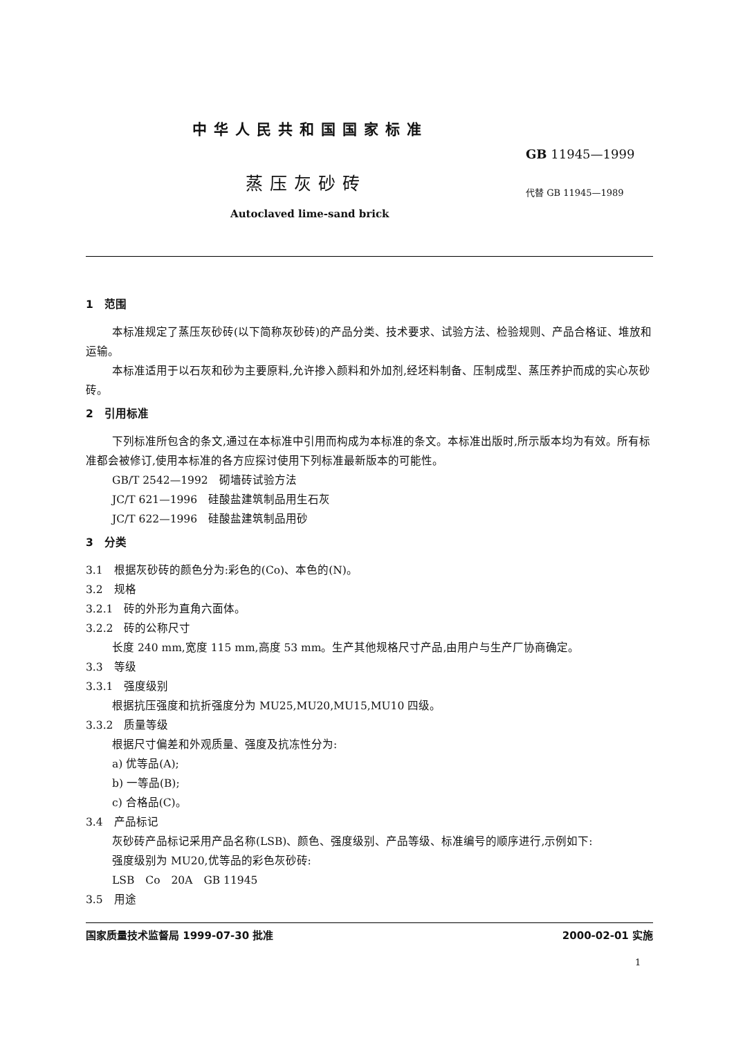中华人民共和国国家标准
GB 11945—1999
蒸压灰砂砖
代替 GB 11945—1989
Autoclaved lime-sand brick
1　范围
本标准规定了蒸压灰砂砖(以下简称灰砂砖)的产品分类、技术要求、试验方法、检验规则、产品合格证、堆放和运输。
本标准适用于以石灰和砂为主要原料,允许掺入颜料和外加剂,经坯料制备、压制成型、蒸压养护而成的实心灰砂砖。
2　引用标准
下列标准所包含的条文,通过在本标准中引用而构成为本标准的条文。本标准出版时,所示版本均为有效。所有标准都会被修订,使用本标准的各方应探讨使用下列标准最新版本的可能性。
GB/T 2542—1992　砌墙砖试验方法
JC/T 621—1996　硅酸盐建筑制品用生石灰
JC/T 622—1996　硅酸盐建筑制品用砂
3　分类
3.1　根据灰砂砖的颜色分为:彩色的(Co)、本色的(N)。
3.2　规格
3.2.1　砖的外形为直角六面体。
3.2.2　砖的公称尺寸
长度 240 mm,宽度 115 mm,高度 53 mm。生产其他规格尺寸产品,由用户与生产厂协商确定。
3.3　等级
3.3.1　强度级别
根据抗压强度和抗折强度分为 MU25,MU20,MU15,MU10 四级。
3.3.2　质量等级
根据尺寸偏差和外观质量、强度及抗冻性分为:
a) 优等品(A);
b) 一等品(B);
c) 合格品(C)。
3.4　产品标记
灰砂砖产品标记采用产品名称(LSB)、颜色、强度级别、产品等级、标准编号的顺序进行,示例如下:
强度级别为 MU20,优等品的彩色灰砂砖:
LSB　Co　20A　GB 11945
3.5　用途
国家质量技术监督局 1999-07-30 批准 2000-02-01 实施
1